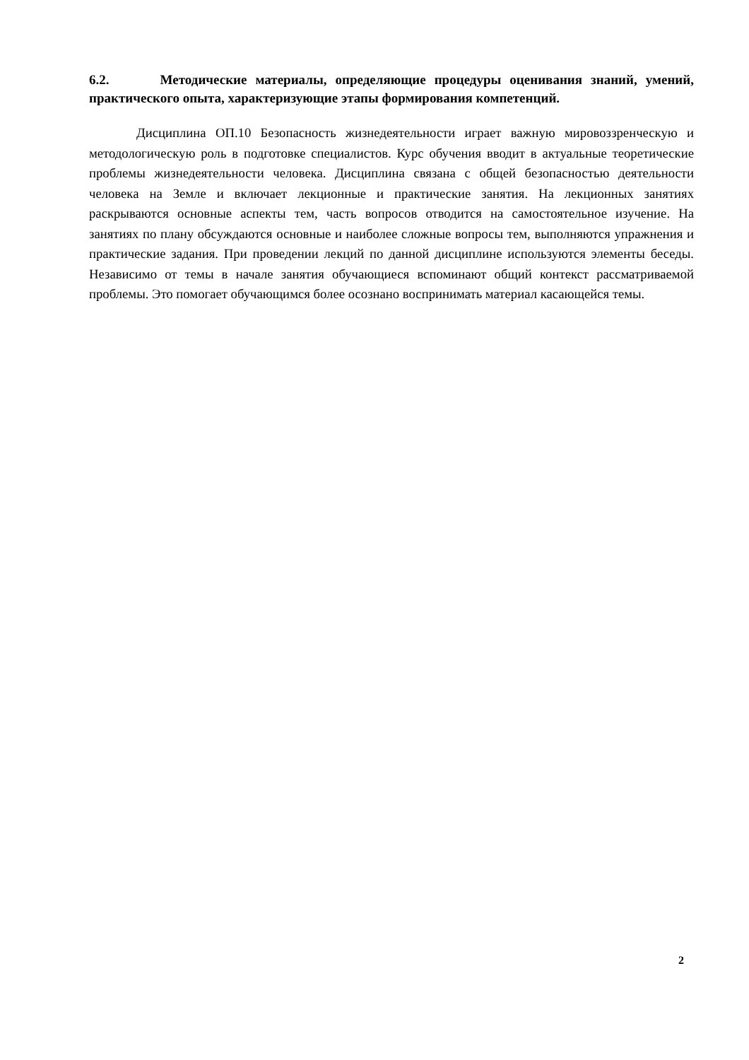6.2. Методические материалы, определяющие процедуры оценивания знаний, умений, практического опыта, характеризующие этапы формирования компетенций.
Дисциплина ОП.10 Безопасность жизнедеятельности играет важную мировоззренческую и методологическую роль в подготовке специалистов. Курс обучения вводит в актуальные теоретические проблемы жизнедеятельности человека. Дисциплина связана с общей безопасностью деятельности человека на Земле и включает лекционные и практические занятия. На лекционных занятиях раскрываются основные аспекты тем, часть вопросов отводится на самостоятельное изучение. На занятиях по плану обсуждаются основные и наиболее сложные вопросы тем, выполняются упражнения и практические задания. При проведении лекций по данной дисциплине используются элементы беседы. Независимо от темы в начале занятия обучающиеся вспоминают общий контекст рассматриваемой проблемы. Это помогает обучающимся более осознано воспринимать материал касающейся темы.
2